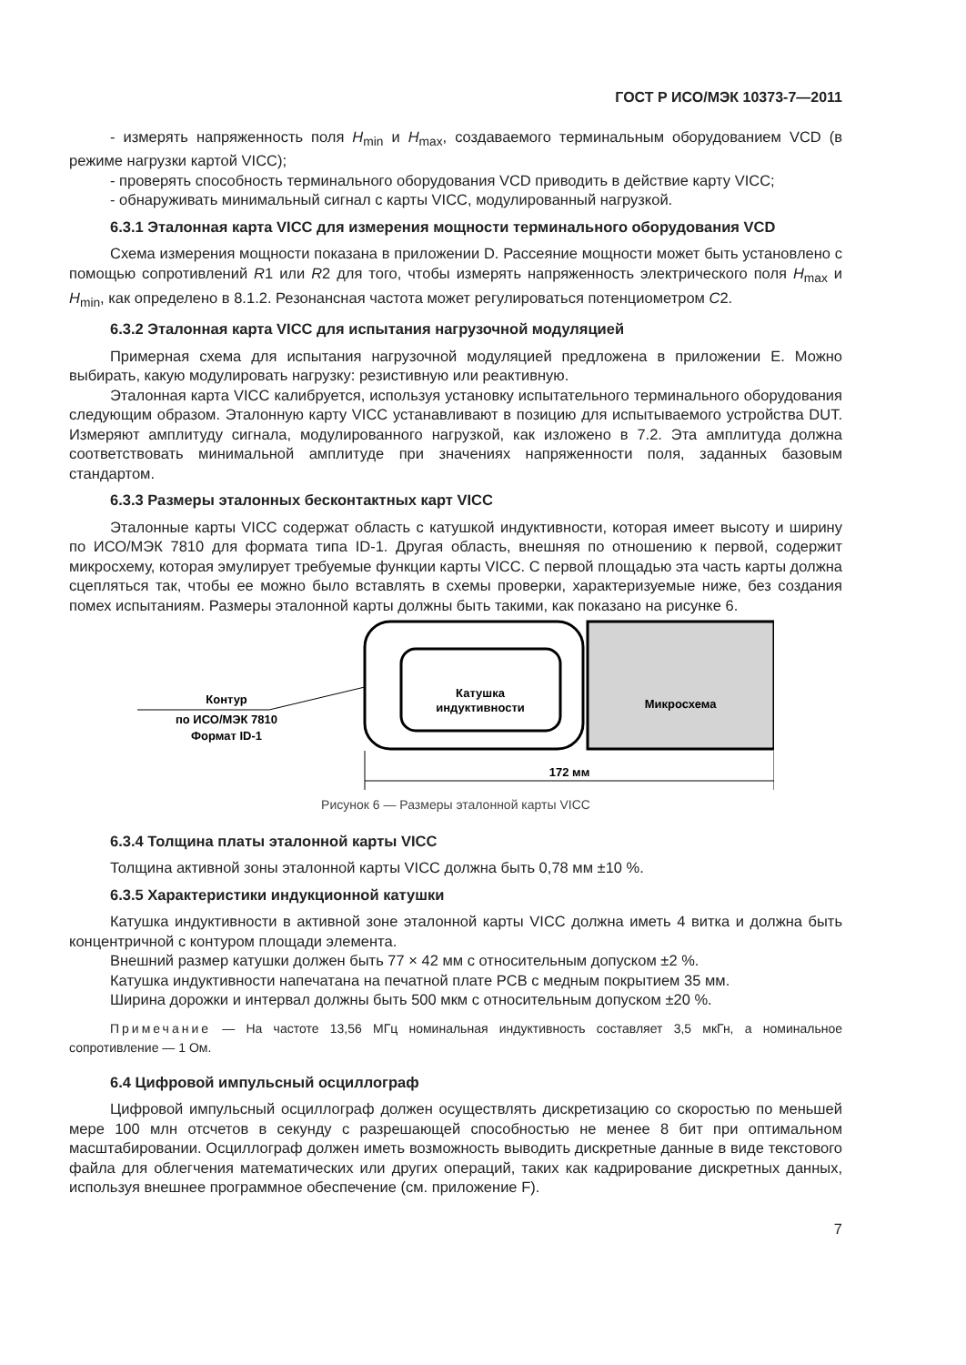ГОСТ Р ИСО/МЭК 10373-7—2011
- измерять напряженность поля H<sub>min</sub> и H<sub>max</sub>, создаваемого терминальным оборудованием VCD (в режиме нагрузки картой VICC);
- проверять способность терминального оборудования VCD приводить в действие карту VICC;
- обнаруживать минимальный сигнал с карты VICC, модулированный нагрузкой.
6.3.1 Эталонная карта VICC для измерения мощности терминального оборудования VCD
Схема измерения мощности показана в приложении D. Рассеяние мощности может быть установлено с помощью сопротивлений R1 или R2 для того, чтобы измерять напряженность электрического поля H<sub>max</sub> и H<sub>min</sub>, как определено в 8.1.2. Резонансная частота может регулироваться потенциометром C2.
6.3.2 Эталонная карта VICC для испытания нагрузочной модуляцией
Примерная схема для испытания нагрузочной модуляцией предложена в приложении E. Можно выбирать, какую модулировать нагрузку: резистивную или реактивную.
Эталонная карта VICC калибруется, используя установку испытательного терминального оборудования следующим образом. Эталонную карту VICC устанавливают в позицию для испытываемого устройства DUT. Измеряют амплитуду сигнала, модулированного нагрузкой, как изложено в 7.2. Эта амплитуда должна соответствовать минимальной амплитуде при значениях напряженности поля, заданных базовым стандартом.
6.3.3 Размеры эталонных бесконтактных карт VICC
Эталонные карты VICC содержат область с катушкой индуктивности, которая имеет высоту и ширину по ИСО/МЭК 7810 для формата типа ID-1. Другая область, внешняя по отношению к первой, содержит микросхему, которая эмулирует требуемые функции карты VICC. С первой площадью эта часть карты должна сцепляться так, чтобы ее можно было вставлять в схемы проверки, характеризуемые ниже, без создания помех испытаниям. Размеры эталонной карты должны быть такими, как показано на рисунке 6.
Контур
по ИСО/МЭК 7810
Формат ID-1
Катушка
индуктивности
Микросхема
172 мм
Рисунок 6 — Размеры эталонной карты VICC
6.3.4 Толщина платы эталонной карты VICC
Толщина активной зоны эталонной карты VICC должна быть 0,78 мм ±10 %.
6.3.5 Характеристики индукционной катушки
Катушка индуктивности в активной зоне эталонной карты VICC должна иметь 4 витка и должна быть концентричной с контуром площади элемента.
Внешний размер катушки должен быть 77 × 42 мм с относительным допуском ±2 %.
Катушка индуктивности напечатана на печатной плате PCB с медным покрытием 35 мм.
Ширина дорожки и интервал должны быть 500 мкм с относительным допуском ±20 %.
Примечание — На частоте 13,56 МГц номинальная индуктивность составляет 3,5 мкГн, а номинальное сопротивление — 1 Ом.
6.4 Цифровой импульсный осциллограф
Цифровой импульсный осциллограф должен осуществлять дискретизацию со скоростью по меньшей мере 100 млн отсчетов в секунду с разрешающей способностью не менее 8 бит при оптимальном масштабировании. Осциллограф должен иметь возможность выводить дискретные данные в виде текстового файла для облегчения математических или других операций, таких как кадрирование дискретных данных, используя внешнее программное обеспечение (см. приложение F).
7